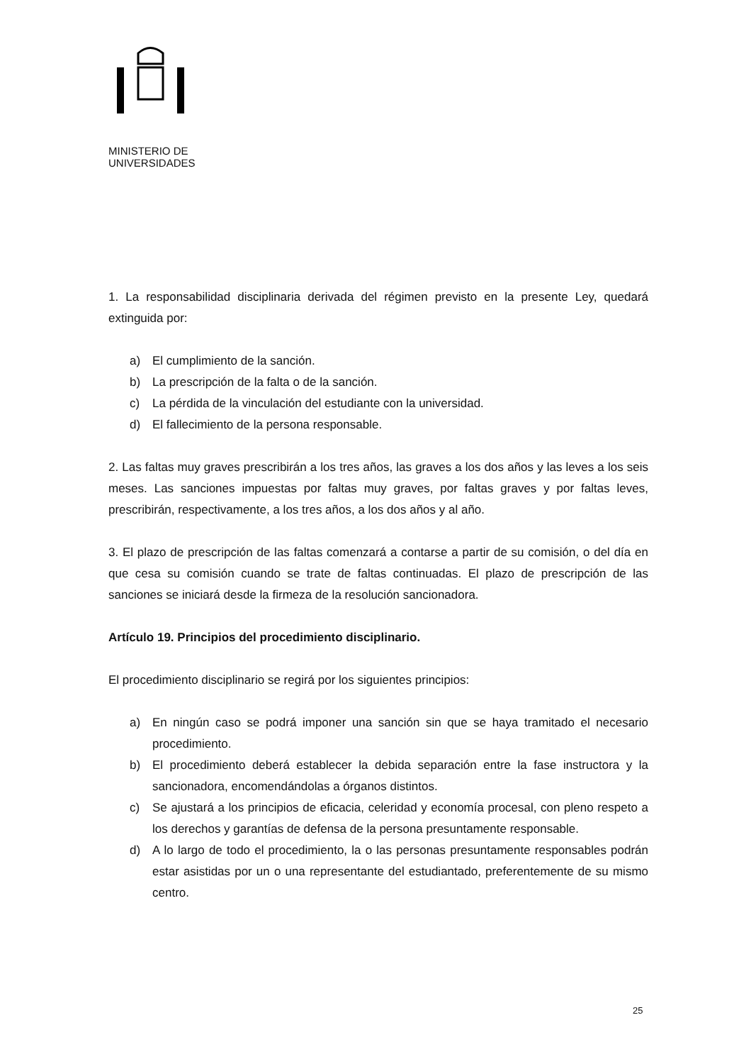MINISTERIO DE
UNIVERSIDADES
1. La responsabilidad disciplinaria derivada del régimen previsto en la presente Ley, quedará extinguida por:
a) El cumplimiento de la sanción.
b) La prescripción de la falta o de la sanción.
c) La pérdida de la vinculación del estudiante con la universidad.
d) El fallecimiento de la persona responsable.
2. Las faltas muy graves prescribirán a los tres años, las graves a los dos años y las leves a los seis meses. Las sanciones impuestas por faltas muy graves, por faltas graves y por faltas leves, prescribirán, respectivamente, a los tres años, a los dos años y al año.
3. El plazo de prescripción de las faltas comenzará a contarse a partir de su comisión, o del día en que cesa su comisión cuando se trate de faltas continuadas. El plazo de prescripción de las sanciones se iniciará desde la firmeza de la resolución sancionadora.
Artículo 19. Principios del procedimiento disciplinario.
El procedimiento disciplinario se regirá por los siguientes principios:
a) En ningún caso se podrá imponer una sanción sin que se haya tramitado el necesario procedimiento.
b) El procedimiento deberá establecer la debida separación entre la fase instructora y la sancionadora, encomendándolas a órganos distintos.
c) Se ajustará a los principios de eficacia, celeridad y economía procesal, con pleno respeto a los derechos y garantías de defensa de la persona presuntamente responsable.
d) A lo largo de todo el procedimiento, la o las personas presuntamente responsables podrán estar asistidas por un o una representante del estudiantado, preferentemente de su mismo centro.
25